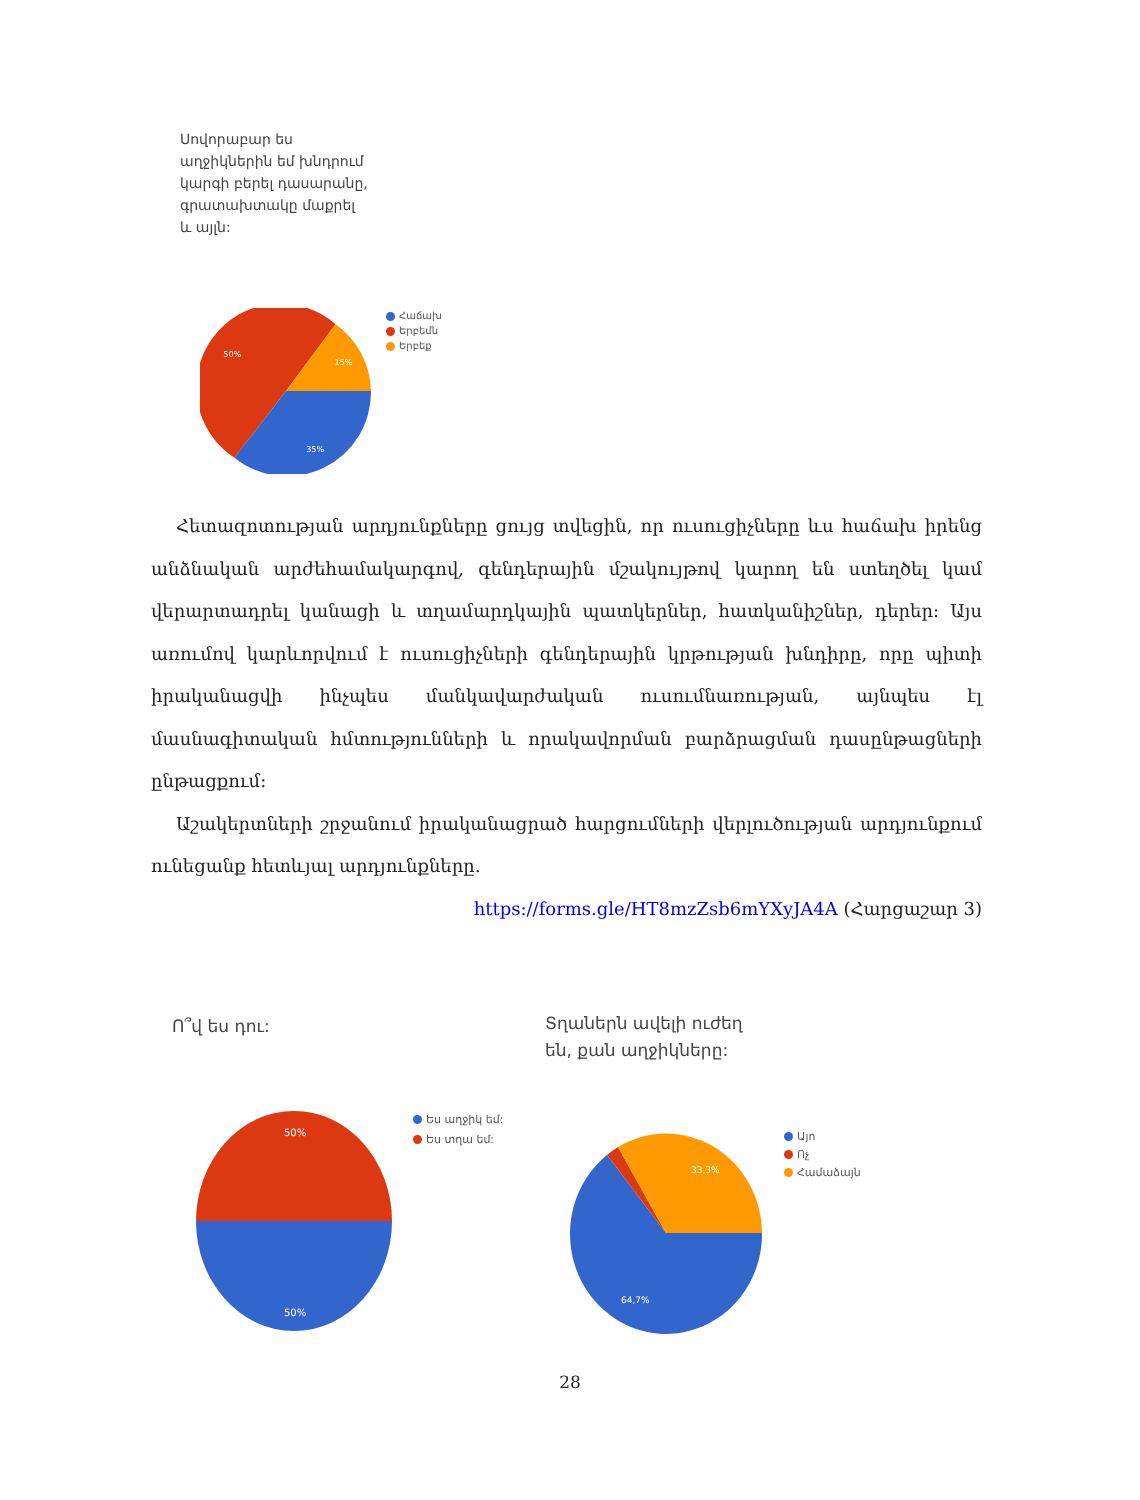Սովորաբար ես աղջիկներին եմ խնդրում կարգի բերել դասարանը, գրատախտակը մաքրել և այլն:
50%
15%
35%
Հաճախ
Երբեմն
Երբեք
Հետազոտության արդյունքները ցույց տվեցին, որ ուսուցիչները ևս հաճախ իրենց անձնական արժեհամակարգով, գենդերային մշակույթով կարող են ստեղծել կամ վերարտադրել կանացի և տղամարդկային պատկերներ, հատկանիշներ, դերեր: Այս առումով կարևորվում է ուսուցիչների գենդերային կրթության խնդիրը, որը պիտի իրականացվի ինչպես մանկավարժական ուսումնառության, այնպես էլ մասնագիտական հմտությունների և որակավորման բարձրացման դասընթացների ընթացքում:
Աշակերտների շրջանում իրականացրած հարցումների վերլուծության արդյունքում ունեցանք հետևյալ արդյունքները․
https://forms.gle/HT8mzZsb6mYXyJA4A (Հարցաշար 3)
Ո՞վ ես դու:
Տղաներն ավելի ուժեղ են, քան աղջիկները:
50%
50%
Ես աղջիկ եմ:
Ես տղա եմ:
33,3%
64,7%
Այո
Ոչ
Համաձայն
28